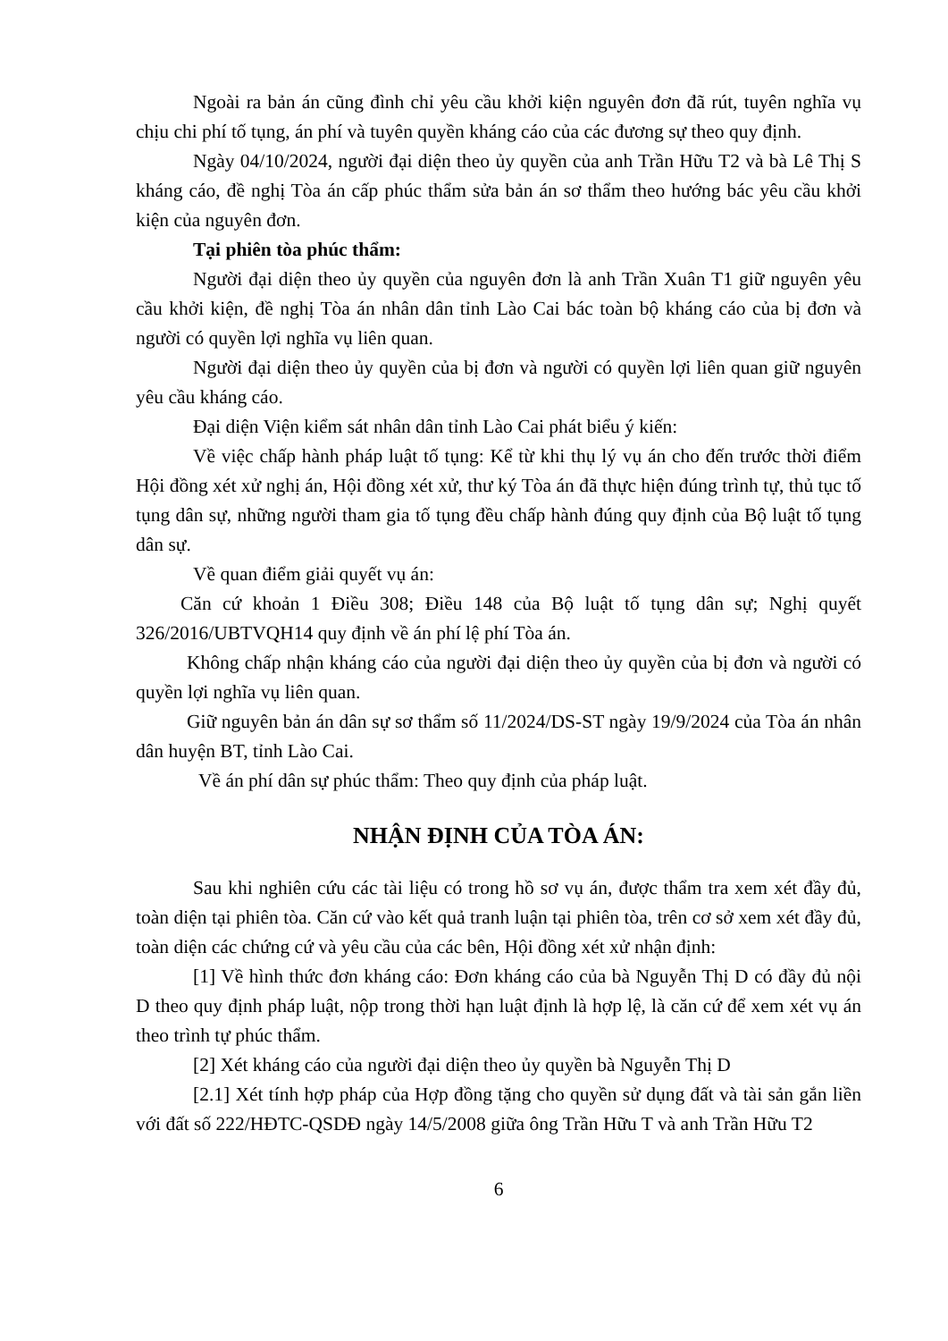Ngoài ra bản án cũng đình chỉ yêu cầu khởi kiện nguyên đơn đã rút, tuyên nghĩa vụ chịu chi phí tố tụng, án phí và tuyên quyền kháng cáo của các đương sự theo quy định.
Ngày 04/10/2024, người đại diện theo ủy quyền của anh Trần Hữu T2 và bà Lê Thị S kháng cáo, đề nghị Tòa án cấp phúc thẩm sửa bản án sơ thẩm theo hướng bác yêu cầu khởi kiện của nguyên đơn.
Tại phiên tòa phúc thẩm:
Người đại diện theo ủy quyền của nguyên đơn là anh Trần Xuân T1 giữ nguyên yêu cầu khởi kiện, đề nghị Tòa án nhân dân tỉnh Lào Cai bác toàn bộ kháng cáo của bị đơn và người có quyền lợi nghĩa vụ liên quan.
Người đại diện theo ủy quyền của bị đơn và người có quyền lợi liên quan giữ nguyên yêu cầu kháng cáo.
Đại diện Viện kiểm sát nhân dân tỉnh Lào Cai phát biểu ý kiến:
Về việc chấp hành pháp luật tố tụng: Kể từ khi thụ lý vụ án cho đến trước thời điểm Hội đồng xét xử nghị án, Hội đồng xét xử, thư ký Tòa án đã thực hiện đúng trình tự, thủ tục tố tụng dân sự, những người tham gia tố tụng đều chấp hành đúng quy định của Bộ luật tố tụng dân sự.
Về quan điểm giải quyết vụ án:
Căn cứ khoản 1 Điều 308; Điều 148 của Bộ luật tố tụng dân sự; Nghị quyết 326/2016/UBTVQH14 quy định về án phí lệ phí Tòa án.
Không chấp nhận kháng cáo của người đại diện theo ủy quyền của bị đơn và người có quyền lợi nghĩa vụ liên quan.
Giữ nguyên bản án dân sự sơ thẩm số 11/2024/DS-ST ngày 19/9/2024 của Tòa án nhân dân huyện BT, tỉnh Lào Cai.
Về án phí dân sự phúc thẩm: Theo quy định của pháp luật.
NHẬN ĐỊNH CỦA TÒA ÁN:
Sau khi nghiên cứu các tài liệu có trong hồ sơ vụ án, được thẩm tra xem xét đầy đủ, toàn diện tại phiên tòa. Căn cứ vào kết quả tranh luận tại phiên tòa, trên cơ sở xem xét đầy đủ, toàn diện các chứng cứ và yêu cầu của các bên, Hội đồng xét xử nhận định:
[1] Về hình thức đơn kháng cáo: Đơn kháng cáo của bà Nguyễn Thị D có đầy đủ nội D theo quy định pháp luật, nộp trong thời hạn luật định là hợp lệ, là căn cứ để xem xét vụ án theo trình tự phúc thẩm.
[2] Xét kháng cáo của người đại diện theo ủy quyền bà Nguyễn Thị D
[2.1] Xét tính hợp pháp của Hợp đồng tặng cho quyền sử dụng đất và tài sản gắn liền với đất số 222/HĐTC-QSDĐ ngày 14/5/2008 giữa ông Trần Hữu T và anh Trần Hữu T2
6